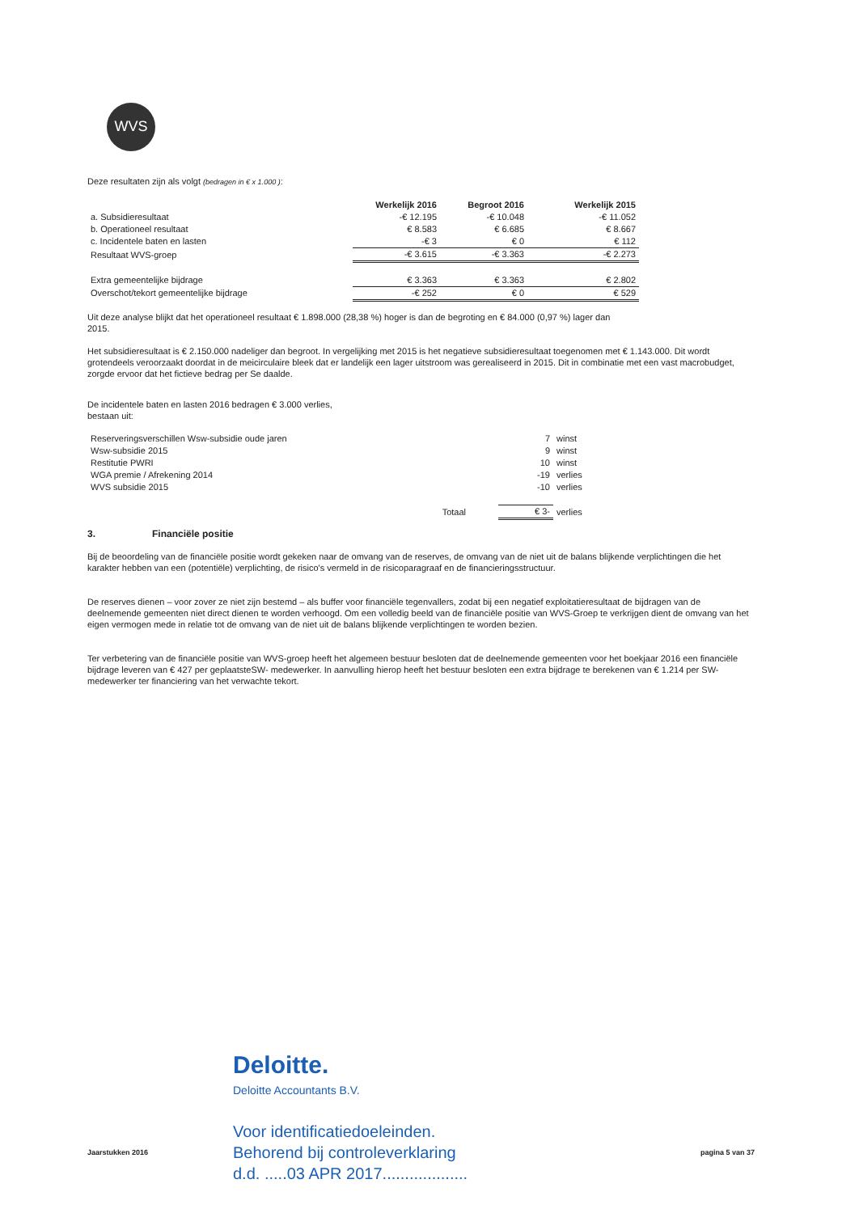WVS
Deze resultaten zijn als volgt (bedragen in € x 1.000 ):
| | Werkelijk 2016 | Begroot 2016 | Werkelijk 2015 |
| a. Subsidieresultaat | -€ 12.195 | -€ 10.048 | -€ 11.052 |
| b. Operationeel resultaat | € 8.583 | € 6.685 | € 8.667 |
| c. Incidentele baten en lasten | -€ 3 | € 0 | € 112 |
| Resultaat WVS-groep | -€ 3.615 | -€ 3.363 | -€ 2.273 |
| Extra gemeentelijke bijdrage | € 3.363 | € 3.363 | € 2.802 |
| Overschot/tekort gemeentelijke bijdrage | -€ 252 | € 0 | € 529 |
Uit deze analyse blijkt dat het operationeel resultaat € 1.898.000 (28,38 %) hoger is dan de begroting en € 84.000 (0,97 %) lager dan 2015.
Het subsidieresultaat is € 2.150.000 nadeliger dan begroot. In vergelijking met 2015 is het negatieve subsidieresultaat toegenomen met € 1.143.000. Dit wordt grotendeels veroorzaakt doordat in de meicirculaire bleek dat er landelijk een lager uitstroom was gerealiseerd in 2015. Dit in combinatie met een vast macrobudget, zorgde ervoor dat het fictieve bedrag per Se daalde.
De incidentele baten en lasten 2016 bedragen € 3.000 verlies,
bestaan uit:
| Reserveringsverschillen Wsw-subsidie oude jaren | 7 | winst |
| Wsw-subsidie 2015 | 9 | winst |
| Restitutie PWRI | 10 | winst |
| WGA premie / Afrekening 2014 | -19 | verlies |
| WVS subsidie 2015 | -10 | verlies |
| Totaal | € 3- | verlies |
3. Financiële positie
Bij de beoordeling van de financiële positie wordt gekeken naar de omvang van de reserves, de omvang van de niet uit de balans blijkende verplichtingen die het karakter hebben van een (potentiële) verplichting, de risico's vermeld in de risicoparagraaf en de financieringsstructuur.
De reserves dienen – voor zover ze niet zijn bestemd – als buffer voor financiële tegenvallers, zodat bij een negatief exploitatieresultaat de bijdragen van de deelnemende gemeenten niet direct dienen te worden verhoogd. Om een volledig beeld van de financiële positie van WVS-Groep te verkrijgen dient de omvang van het eigen vermogen mede in relatie tot de omvang van de niet uit de balans blijkende verplichtingen te worden bezien.
Ter verbetering van de financiële positie van WVS-groep heeft het algemeen bestuur besloten dat de deelnemende gemeenten voor het boekjaar 2016 een financiële bijdrage leveren van € 427 per geplaatsteSW- medewerker. In aanvulling hierop heeft het bestuur besloten een extra bijdrage te berekenen van € 1.214 per SW-medewerker ter financiering van het verwachte tekort.
Deloitte.
Deloitte Accountants B.V.
Voor identificatiedoeleinden.
Behorend bij controleverklaring
d.d. .....03 APR 2017...................
Jaarstukken 2016 pagina 5 van 37